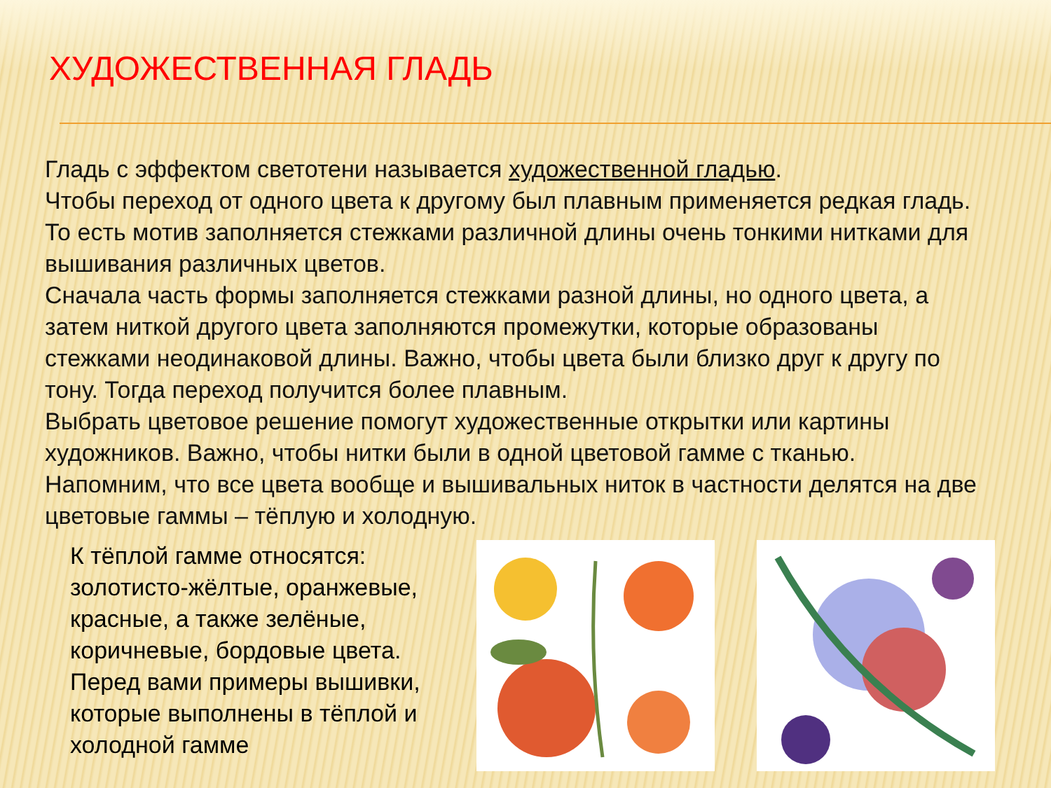ХУДОЖЕСТВЕННАЯ ГЛАДЬ
Гладь с эффектом светотени называется художественной гладью.
Чтобы переход от одного цвета к другому был плавным применяется редкая гладь. То есть мотив заполняется стежками различной длины очень тонкими нитками для вышивания различных цветов.
Сначала часть формы заполняется стежками разной длины, но одного цвета, а затем ниткой другого цвета заполняются промежутки, которые образованы стежками неодинаковой длины. Важно, чтобы цвета были близко друг к другу по тону. Тогда переход получится более плавным.
Выбрать цветовое решение помогут художественные открытки или картины художников. Важно, чтобы нитки были в одной цветовой гамме с тканью. Напомним, что все цвета вообще и вышивальных ниток в частности делятся на две цветовые гаммы – тёплую и холодную.
К тёплой гамме относятся: золотисто-жёлтые, оранжевые, красные, а также зелёные, коричневые, бордовые цвета.
Перед вами примеры вышивки, которые выполнены в тёплой и холодной гамме